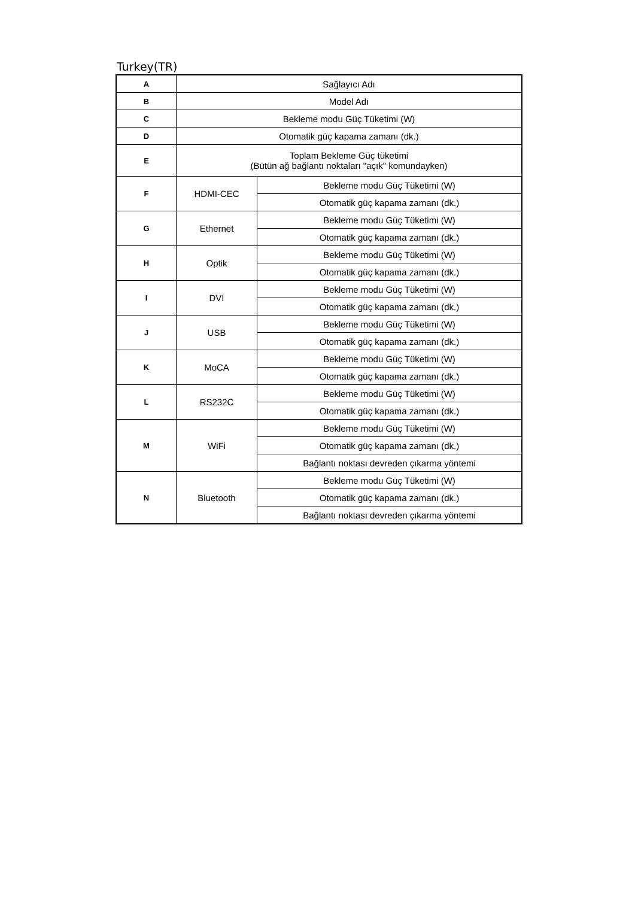Turkey(TR)
| A | Sağlayıcı Adı | |
| B | Model Adı | |
| C | Bekleme modu Güç Tüketimi (W) | |
| D | Otomatik güç kapama zamanı (dk.) | |
| E | Toplam Bekleme Güç tüketimi (Bütün ağ bağlantı noktaları "açık" komundayken) | |
| F | HDMI-CEC | Bekleme modu Güç Tüketimi (W) |
| | | Otomatik güç kapama zamanı (dk.) |
| G | Ethernet | Bekleme modu Güç Tüketimi (W) |
| | | Otomatik güç kapama zamanı (dk.) |
| H | Optik | Bekleme modu Güç Tüketimi (W) |
| | | Otomatik güç kapama zamanı (dk.) |
| I | DVI | Bekleme modu Güç Tüketimi (W) |
| | | Otomatik güç kapama zamanı (dk.) |
| J | USB | Bekleme modu Güç Tüketimi (W) |
| | | Otomatik güç kapama zamanı (dk.) |
| K | MoCA | Bekleme modu Güç Tüketimi (W) |
| | | Otomatik güç kapama zamanı (dk.) |
| L | RS232C | Bekleme modu Güç Tüketimi (W) |
| | | Otomatik güç kapama zamanı (dk.) |
| M | WiFi | Bekleme modu Güç Tüketimi (W) |
| | | Otomatik güç kapama zamanı (dk.) |
| | | Bağlantı noktası devreden çıkarma yöntemi |
| N | Bluetooth | Bekleme modu Güç Tüketimi (W) |
| | | Otomatik güç kapama zamanı (dk.) |
| | | Bağlantı noktası devreden çıkarma yöntemi |